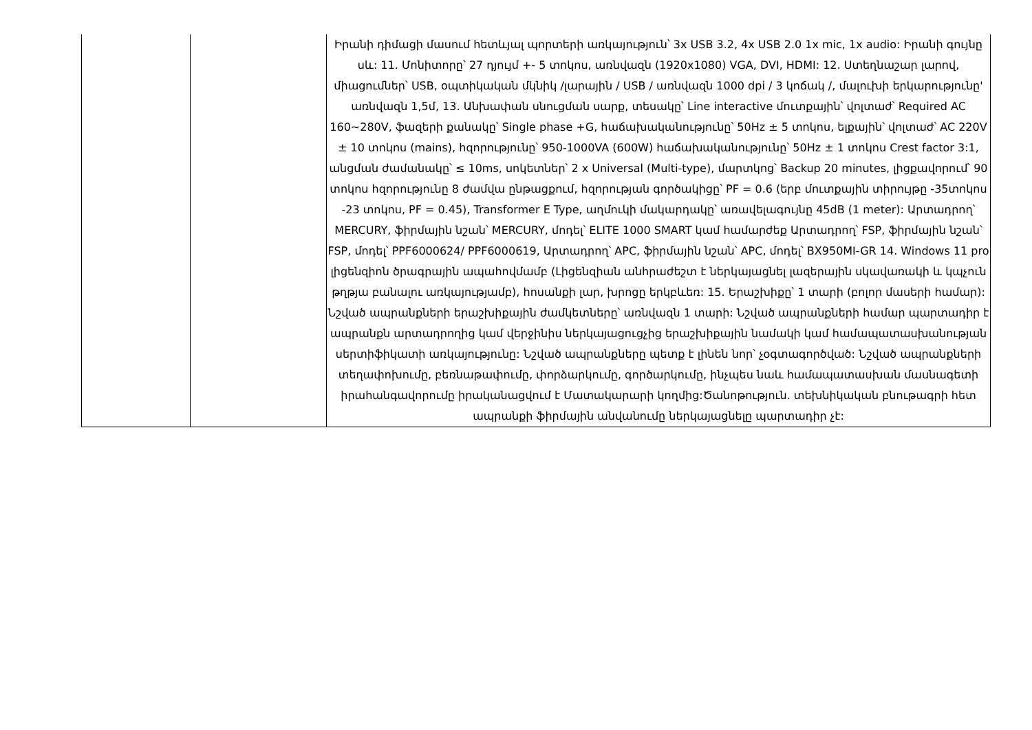| | | Իրանի դիմացի մասում հետևյալ պորտերի առկայություն՝ 3x USB 3.2, 4x USB 2.0 1x mic, 1x audio: Իրանի գույնը սև: 11. Մոնիտորը՝ 27 դյույմ +- 5 տոկոս, առնվազն (1920x1080) VGA, DVI, HDMI: 12. Ստեղնաշար լարով, միացումներ՝ USB, օպտիկական մկնիկ /լարային / USB / առնվազն 1000 dpi / 3 կոճակ /, մալուխի երկարությունը' առնվազն 1,5մ, 13. Անխափան սնուցման սարք, տեսակը՝ Line interactive մուտքային՝ վոլտաժ՝ Required AC 160~280V, ֆազերի քանակը՝ Single phase +G, հաճախականությունը՝ 50Hz ± 5 տոկոս, ելքային՝ վոլտաժ՝ AC 220V ± 10 տոկոս (mains), հզորությունը՝ 950-1000VA (600W) հաճախականությունը՝ 50Hz ± 1 տոկոս Crest factor 3:1, անցման ժամանակը՝ ≤ 10ms, սոկետներ՝ 2 x Universal (Multi-type), մարտկոց՝ Backup 20 minutes, լիցքավորում՝ 90 տոկոս հզորությունը 8 ժամվա ընթացքում, հզորության գործակիցը՝ PF = 0.6 (երբ մուտքային տիրույթը -35տոկոս -23 տոկոս, PF = 0.45), Transformer E Type, աղմուկի մակարդակը՝ առավելագույնը 45dB (1 meter): Արտադրող՝ MERCURY, ֆիրմային նշան՝ MERCURY, մոդել՝ ELITE 1000 SMART կամ համարժեք Արտադրող՝ FSP, ֆիրմային նշան՝ FSP, մոդել՝ PPF6000624/ PPF6000619, Արտադրող՝ APC, ֆիրմային նշան՝ APC, մոդել՝ BX950MI-GR 14. Windows 11 pro լիցենզիոն ծրագրային ապահովմամբ (Լիցենզիան անհրաժեշտ է ներկայացնել լազերային սկավառակի և կպչուն թղթյա բանալու առկայությամբ), հոսանքի լար, խրոցը երկբևեռ: 15. Երաշխիքը՝ 1 տարի (բոլոր մասերի համար): Նշված ապրանքների երաշխիքային ժամկետները՝ առնվազն 1 տարի: Նշված ապրանքների համար պարտադիր է ապրանքն արտադրողից կամ վերջինիս ներկայացուցչից երաշխիքային նամակի կամ համապատասխանության սերտիֆիկատի առկայությունը: Նշված ապրանքները պետք է լինեն նոր՝ չօգտագործված: Նշված ապրանքների տեղափոխումը, բեռնաթափումը, փորձարկումը, գործարկումը, ինչպես նաև համապատասխան մասնագետի իրահանգավորումը իրականացվում է Մատակարարի կողմից:Ծանոթություն. տեխնիկական բնութագրի հետ ապրանքի ֆիրմային անվանումը ներկայացնելը պարտադիր չէ: |